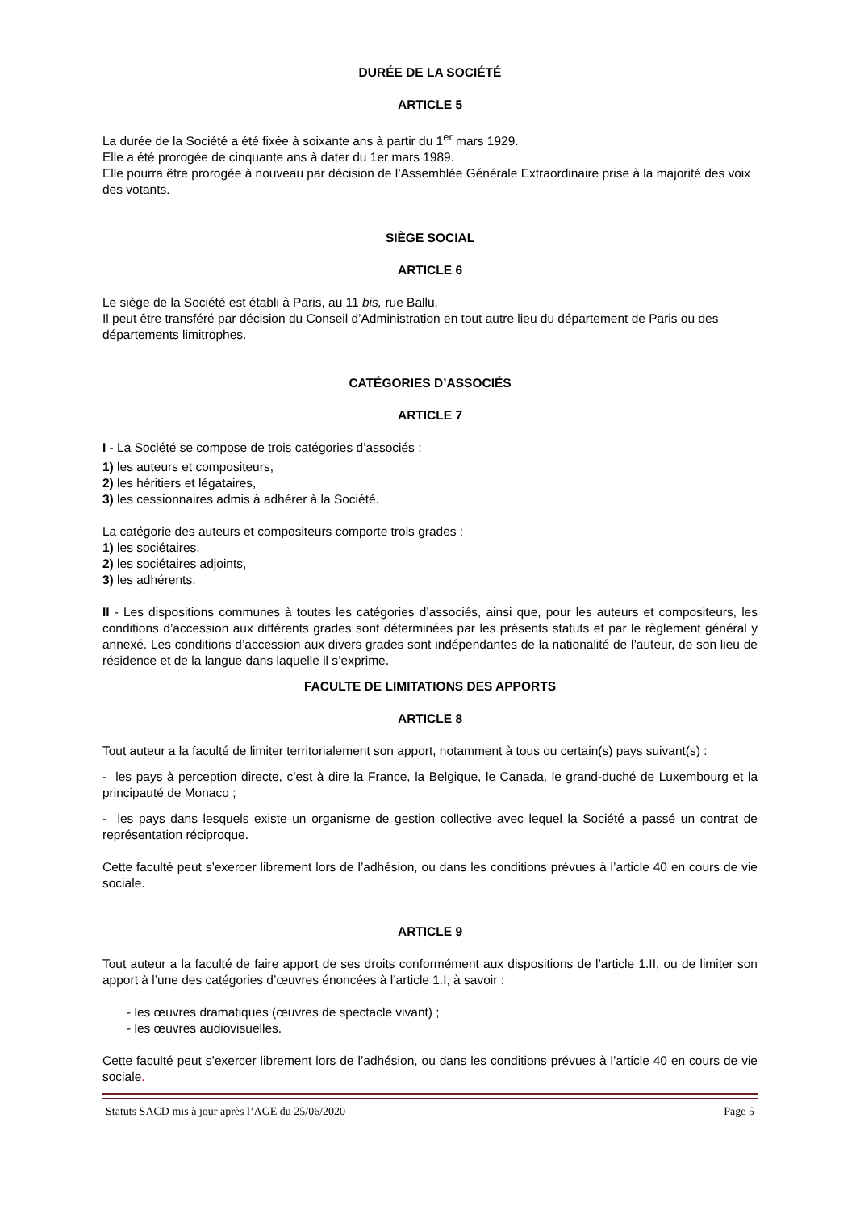DURÉE DE LA SOCIÉTÉ
ARTICLE 5
La durée de la Société a été fixée à soixante ans à partir du 1<sup>er</sup> mars 1929.
Elle a été prorogée de cinquante ans à dater du 1er mars 1989.
Elle pourra être prorogée à nouveau par décision de l’Assemblée Générale Extraordinaire prise à la majorité des voix des votants.
SIÈGE SOCIAL
ARTICLE 6
Le siège de la Société est établi à Paris, au 11 bis, rue Ballu.
Il peut être transféré par décision du Conseil d’Administration en tout autre lieu du département de Paris ou des départements limitrophes.
CATÉGORIES D’ASSOCIÉS
ARTICLE 7
I - La Société se compose de trois catégories d’associés :
1) les auteurs et compositeurs,
2) les héritiers et légataires,
3) les cessionnaires admis à adhérer à la Société.
La catégorie des auteurs et compositeurs comporte trois grades :
1) les sociétaires,
2) les sociétaires adjoints,
3) les adhérents.
II - Les dispositions communes à toutes les catégories d’associés, ainsi que, pour les auteurs et compositeurs, les conditions d’accession aux différents grades sont déterminées par les présents statuts et par le règlement général y annexé. Les conditions d’accession aux divers grades sont indépendantes de la nationalité de l’auteur, de son lieu de résidence et de la langue dans laquelle il s’exprime.
FACULTE DE LIMITATIONS DES APPORTS
ARTICLE 8
Tout auteur a la faculté de limiter territorialement son apport, notamment à tous ou certain(s) pays suivant(s) :
- les pays à perception directe, c’est à dire la France, la Belgique, le Canada, le grand-duché de Luxembourg et la principauté de Monaco ;
- les pays dans lesquels existe un organisme de gestion collective avec lequel la Société a passé un contrat de représentation réciproque.
Cette faculté peut s’exercer librement lors de l’adhésion, ou dans les conditions prévues à l’article 40 en cours de vie sociale.
ARTICLE 9
Tout auteur a la faculté de faire apport de ses droits conformément aux dispositions de l’article 1.II, ou de limiter son apport à l’une des catégories d’œuvres énoncées à l’article 1.I, à savoir :
- les œuvres dramatiques (œuvres de spectacle vivant) ;
- les œuvres audiovisuelles.
Cette faculté peut s’exercer librement lors de l’adhésion, ou dans les conditions prévues à l’article 40 en cours de vie sociale.
Statuts SACD mis à jour après l’AGE du 25/06/2020 Page 5